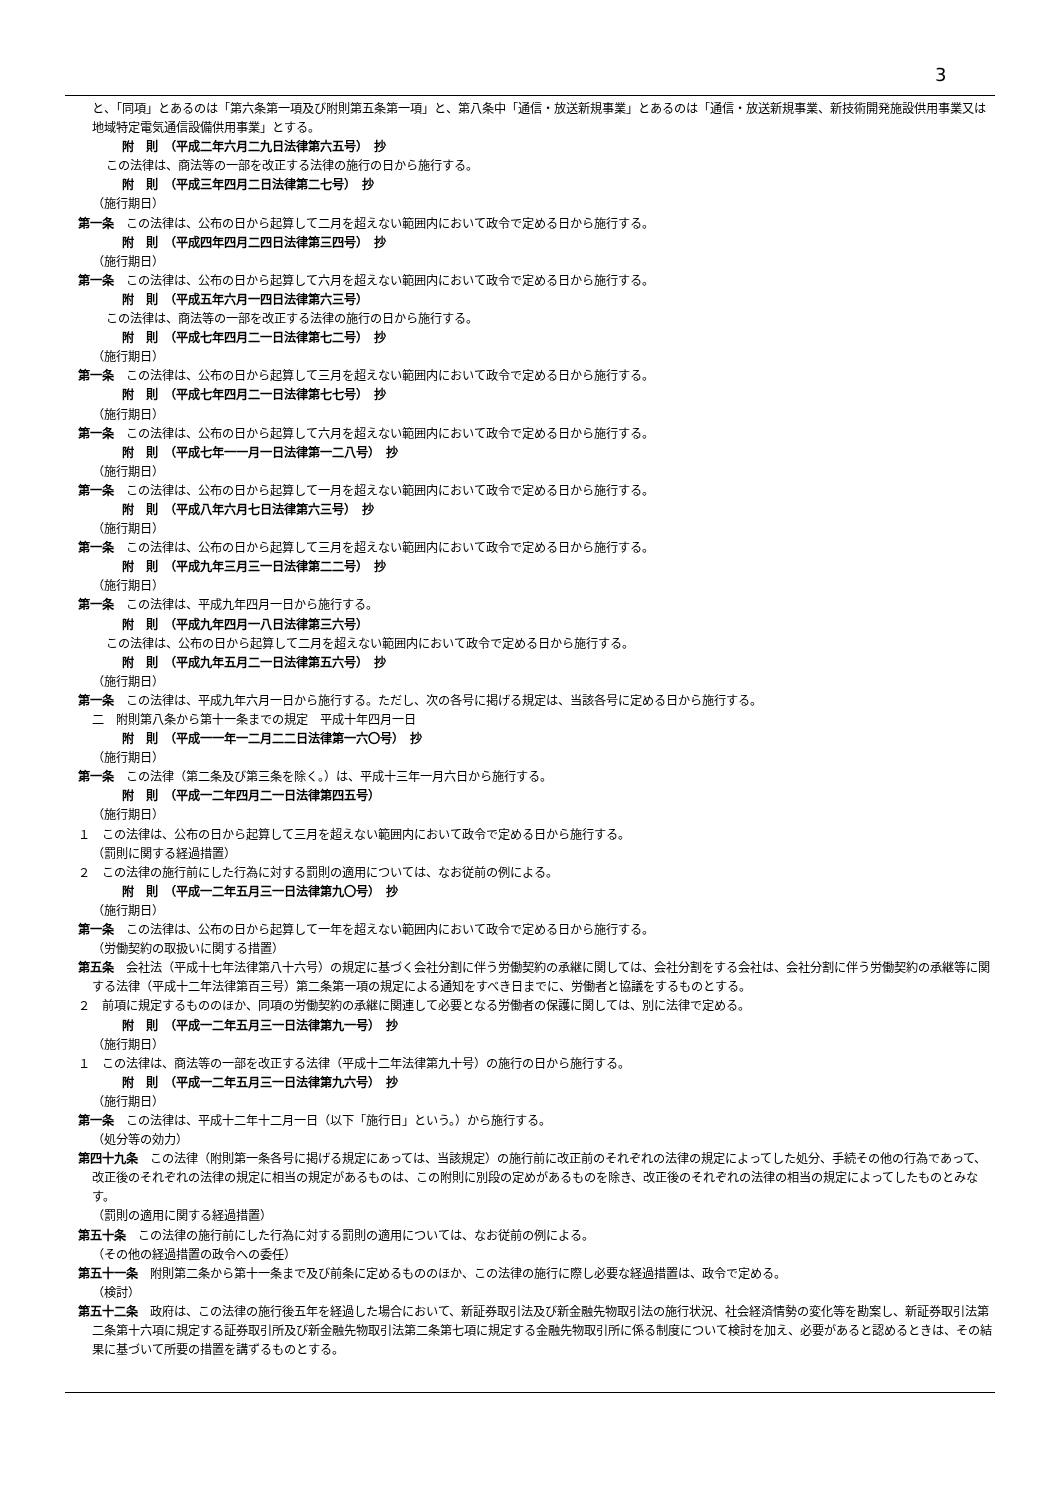3
と、「同項」とあるのは「第六条第一項及び附則第五条第一項」と、第八条中「通信・放送新規事業」とあるのは「通信・放送新規事業、新技術開発施設供用事業又は地域特定電気通信設備供用事業」とする。
附　則　（平成二年六月二九日法律第六五号）　抄
この法律は、商法等の一部を改正する法律の施行の日から施行する。
附　則　（平成三年四月二日法律第二七号）　抄
（施行期日）
第一条　この法律は、公布の日から起算して二月を超えない範囲内において政令で定める日から施行する。
附　則　（平成四年四月二四日法律第三四号）　抄
（施行期日）
第一条　この法律は、公布の日から起算して六月を超えない範囲内において政令で定める日から施行する。
附　則　（平成五年六月一四日法律第六三号）
この法律は、商法等の一部を改正する法律の施行の日から施行する。
附　則　（平成七年四月二一日法律第七二号）　抄
（施行期日）
第一条　この法律は、公布の日から起算して三月を超えない範囲内において政令で定める日から施行する。
附　則　（平成七年四月二一日法律第七七号）　抄
（施行期日）
第一条　この法律は、公布の日から起算して六月を超えない範囲内において政令で定める日から施行する。
附　則　（平成七年一一月一日法律第一二八号）　抄
（施行期日）
第一条　この法律は、公布の日から起算して一月を超えない範囲内において政令で定める日から施行する。
附　則　（平成八年六月七日法律第六三号）　抄
（施行期日）
第一条　この法律は、公布の日から起算して三月を超えない範囲内において政令で定める日から施行する。
附　則　（平成九年三月三一日法律第二二号）　抄
（施行期日）
第一条　この法律は、平成九年四月一日から施行する。
附　則　（平成九年四月一八日法律第三六号）
この法律は、公布の日から起算して二月を超えない範囲内において政令で定める日から施行する。
附　則　（平成九年五月二一日法律第五六号）　抄
（施行期日）
第一条　この法律は、平成九年六月一日から施行する。ただし、次の各号に掲げる規定は、当該各号に定める日から施行する。
二　附則第八条から第十一条までの規定　平成十年四月一日
附　則　（平成一一年一二月二二日法律第一六〇号）　抄
（施行期日）
第一条　この法律（第二条及び第三条を除く。）は、平成十三年一月六日から施行する。
附　則　（平成一二年四月二一日法律第四五号）
（施行期日）
１　この法律は、公布の日から起算して三月を超えない範囲内において政令で定める日から施行する。
（罰則に関する経過措置）
２　この法律の施行前にした行為に対する罰則の適用については、なお従前の例による。
附　則　（平成一二年五月三一日法律第九〇号）　抄
（施行期日）
第一条　この法律は、公布の日から起算して一年を超えない範囲内において政令で定める日から施行する。
（労働契約の取扱いに関する措置）
第五条　会社法（平成十七年法律第八十六号）の規定に基づく会社分割に伴う労働契約の承継に関しては、会社分割をする会社は、会社分割に伴う労働契約の承継等に関する法律（平成十二年法律第百三号）第二条第一項の規定による通知をすべき日までに、労働者と協議をするものとする。
２　前項に規定するもののほか、同項の労働契約の承継に関連して必要となる労働者の保護に関しては、別に法律で定める。
附　則　（平成一二年五月三一日法律第九一号）　抄
（施行期日）
１　この法律は、商法等の一部を改正する法律（平成十二年法律第九十号）の施行の日から施行する。
附　則　（平成一二年五月三一日法律第九六号）　抄
（施行期日）
第一条　この法律は、平成十二年十二月一日（以下「施行日」という。）から施行する。
（処分等の効力）
第四十九条　この法律（附則第一条各号に掲げる規定にあっては、当該規定）の施行前に改正前のそれぞれの法律の規定によってした処分、手続その他の行為であって、改正後のそれぞれの法律の規定に相当の規定があるものは、この附則に別段の定めがあるものを除き、改正後のそれぞれの法律の相当の規定によってしたものとみなす。
（罰則の適用に関する経過措置）
第五十条　この法律の施行前にした行為に対する罰則の適用については、なお従前の例による。
（その他の経過措置の政令への委任）
第五十一条　附則第二条から第十一条まで及び前条に定めるもののほか、この法律の施行に際し必要な経過措置は、政令で定める。
（検討）
第五十二条　政府は、この法律の施行後五年を経過した場合において、新証券取引法及び新金融先物取引法の施行状況、社会経済情勢の変化等を勘案し、新証券取引法第二条第十六項に規定する証券取引所及び新金融先物取引法第二条第七項に規定する金融先物取引所に係る制度について検討を加え、必要があると認めるときは、その結果に基づいて所要の措置を講ずるものとする。